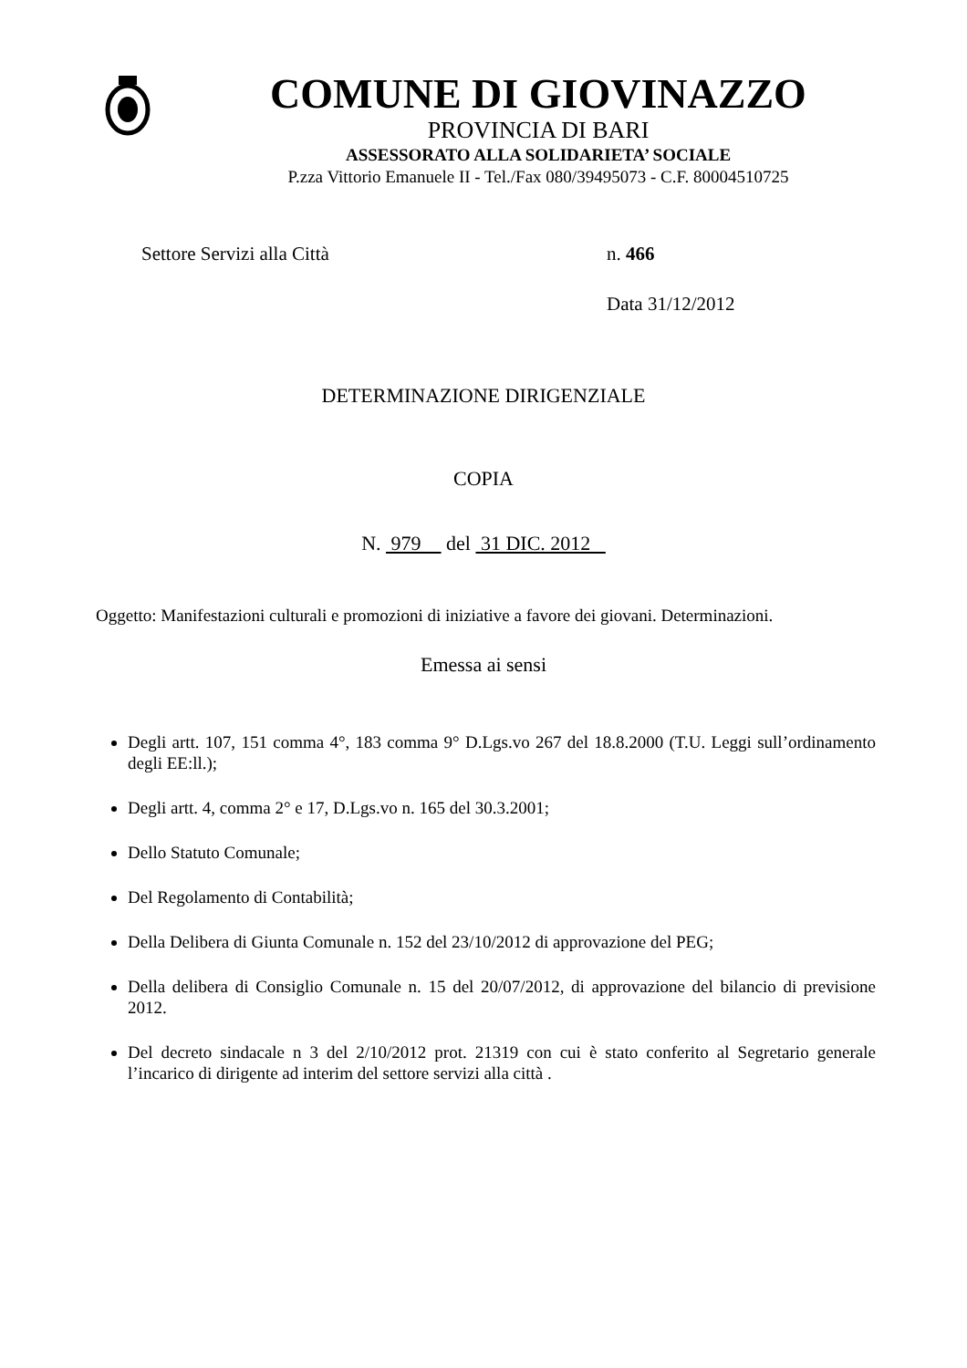COMUNE DI GIOVINAZZO
PROVINCIA DI BARI
ASSESSORATO ALLA SOLIDARIETA’ SOCIALE
P.zza Vittorio Emanuele II - Tel./Fax 080/39495073 - C.F. 80004510725
Settore Servizi alla Città n. 466
Data 31/12/2012
DETERMINAZIONE DIRIGENZIALE
COPIA
N. 979 del 31 DIC. 2012
Oggetto: Manifestazioni culturali e promozioni di iniziative a favore dei giovani. Determinazioni.
Emessa ai sensi
Degli artt. 107, 151 comma 4°, 183 comma 9° D.Lgs.vo 267 del 18.8.2000 (T.U. Leggi sull’ordinamento degli EE:ll.);
Degli artt. 4, comma 2° e 17, D.Lgs.vo n. 165 del 30.3.2001;
Dello Statuto Comunale;
Del Regolamento di Contabilità;
Della Delibera di Giunta Comunale n. 152 del 23/10/2012 di approvazione del PEG;
Della delibera di Consiglio Comunale n. 15 del 20/07/2012, di approvazione del bilancio di previsione 2012.
Del decreto sindacale n 3 del 2/10/2012 prot. 21319 con cui è stato conferito al Segretario generale l’incarico di dirigente ad interim del settore servizi alla città .